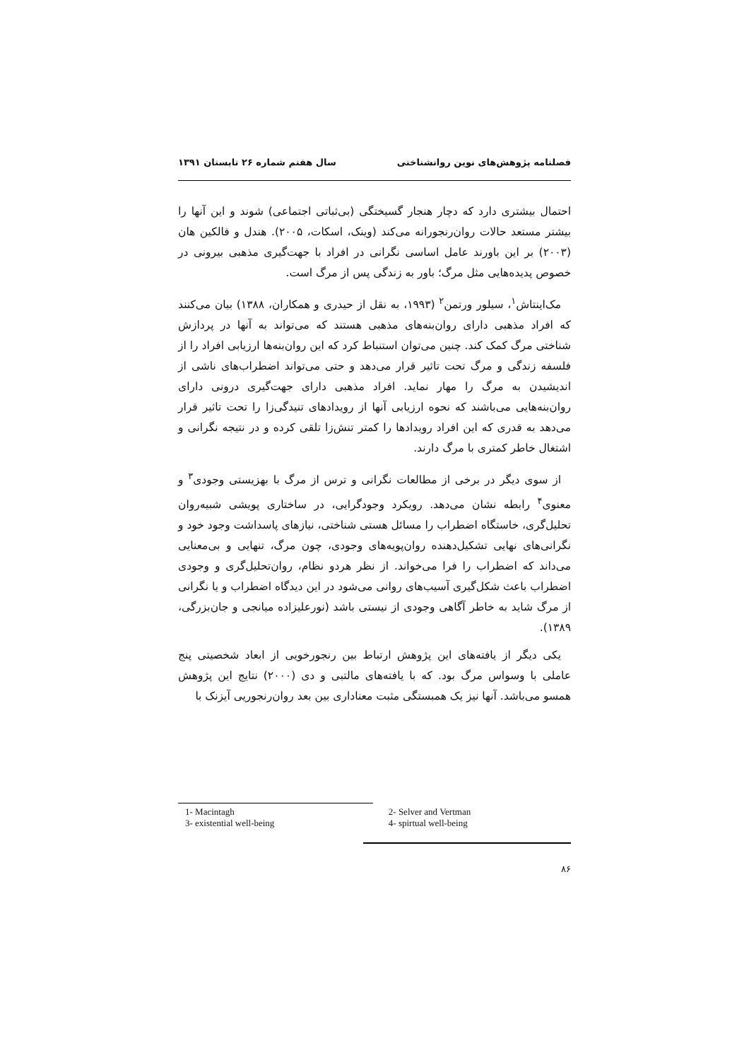فصلنامه پژوهش‌های نوین روانشناختی سال هفتم شماره ۲۶ تابستان ۱۳۹۱
احتمال بیشتری دارد که دچار هنجار گسیختگی (بی‌ثباتی اجتماعی) شوند و این آنها را بیشتر مستعد حالات روان‌رنجورانه می‌کند (وینک، اسکات، ۲۰۰۵). هندل و فالکین هان (۲۰۰۳) بر این باورند عامل اساسی نگرانی در افراد با جهت‌گیری مذهبی بیرونی در خصوص پدیده‌هایی مثل مرگ؛ باور به زندگی پس از مرگ است.
مک‌اینتاش<sup>۱</sup>، سیلور ورتمن<sup>۲</sup> (۱۹۹۳، به نقل از حیدری و همکاران، ۱۳۸۸) بیان می‌کنند که افراد مذهبی دارای روان‌بنه‌های مذهبی هستند که می‌تواند به آنها در پردازش شناختی مرگ کمک کند. چنین می‌توان استنباط کرد که این روان‌بنه‌ها ارزیابی افراد را از فلسفه زندگی و مرگ تحت تاثیر قرار می‌دهد و حتی می‌تواند اضطراب‌های ناشی از اندیشیدن به مرگ را مهار نماید. افراد مذهبی دارای جهت‌گیری درونی دارای روان‌بنه‌هایی می‌باشند که نحوه ارزیابی آنها از رویدادهای تنیدگی‌زا را تحت تاثیر قرار می‌دهد به قدری که این افراد رویدادها را کمتر تنش‌زا تلقی کرده و در نتیجه نگرانی و اشتغال خاطر کمتری با مرگ دارند.
از سوی دیگر در برخی از مطالعات نگرانی و ترس از مرگ با بهزیستی وجودی<sup>۳</sup> و معنوی<sup>۴</sup> رابطه نشان می‌دهد. رویکرد وجودگرایی، در ساختاری پویشی شبیه‌روان تحلیل‌گری، خاستگاه اضطراب را مسائل هستی شناختی، نیازهای پاسداشت وجود خود و نگرانی‌های نهایی تشکیل‌دهنده روان‌پویه‌های وجودی، چون مرگ، تنهایی و بی‌معنایی می‌داند که اضطراب را فرا می‌خواند. از نظر هردو نظام، روان‌تحلیل‌گری و وجودی اضطراب باعث شکل‌گیری آسیب‌های روانی می‌شود در این دیدگاه اضطراب و یا نگرانی از مرگ شاید به خاطر آگاهی وجودی از نیستی باشد (نورعلیزاده میانجی و جان‌بزرگی، ۱۳۸۹).
یکی دیگر از یافته‌های این پژوهش ارتباط بین رنجورخویی از ابعاد شخصیتی پنج عاملی با وسواس مرگ بود. که با یافته‌های مالتبی و دی (۲۰۰۰) نتایج این پژوهش همسو می‌باشد. آنها نیز یک همبستگی مثبت معناداری بین بعد روان‌رنجوریی آیزنک با
| 1- Macintagh | 2- Selver and Vertman |
| 3- existential well-being | 4- spirtual well-being |
۸۶